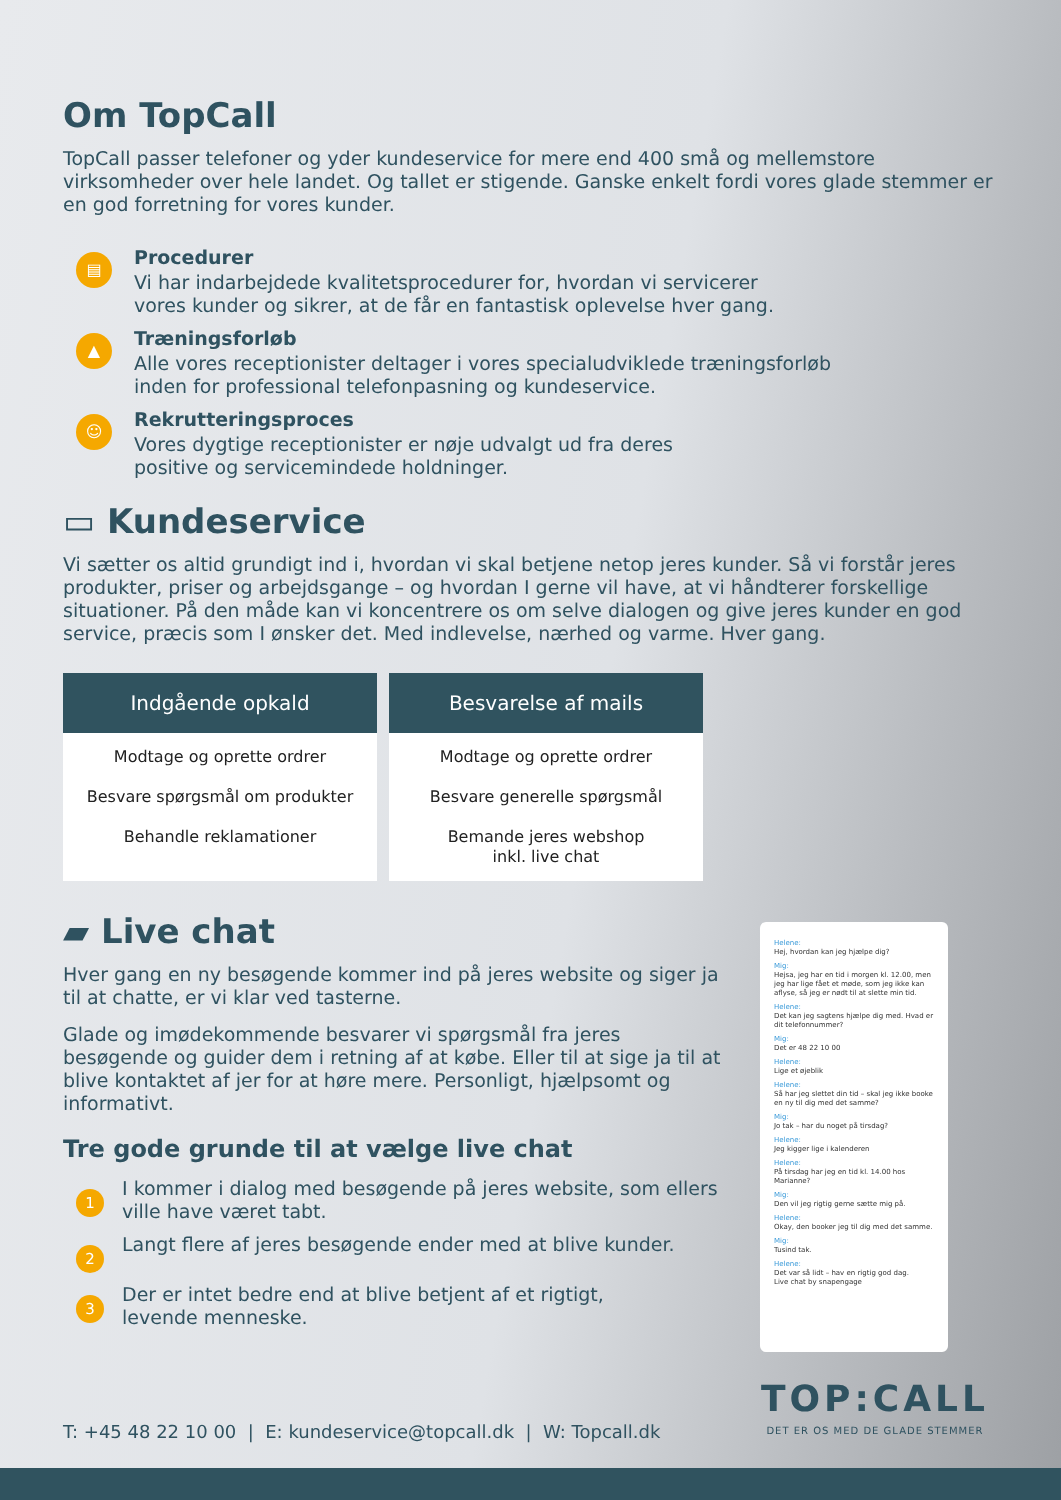Om TopCall
TopCall passer telefoner og yder kundeservice for mere end 400 små og mellemstore virksomheder over hele landet. Og tallet er stigende. Ganske enkelt fordi vores glade stemmer er en god forretning for vores kunder.
▤
Procedurer
Vi har indarbejdede kvalitetsprocedurer for, hvordan vi servicerer
vores kunder og sikrer, at de får en fantastisk oplevelse hver gang.
▲
Træningsforløb
Alle vores receptionister deltager i vores specialudviklede træningsforløb
inden for professional telefonpasning og kundeservice.
☺
Rekrutteringsproces
Vores dygtige receptionister er nøje udvalgt ud fra deres
positive og servicemindede holdninger.
▭ Kundeservice
Vi sætter os altid grundigt ind i, hvordan vi skal betjene netop jeres kunder. Så vi forstår jeres produkter, priser og arbejdsgange – og hvordan I gerne vil have, at vi håndterer forskellige situationer. På den måde kan vi koncentrere os om selve dialogen og give jeres kunder en god service, præcis som I ønsker det. Med indlevelse, nærhed og varme. Hver gang.
Indgående opkald
Modtage og oprette ordrer
Besvare spørgsmål om produkter
Behandle reklamationer
Besvarelse af mails
Modtage og oprette ordrer
Besvare generelle spørgsmål
Bemande jeres webshop
inkl. live chat
▰ Live chat
Hver gang en ny besøgende kommer ind på jeres website og siger ja til at chatte, er vi klar ved tasterne.
Glade og imødekommende besvarer vi spørgsmål fra jeres besøgende og guider dem i retning af at købe. Eller til at sige ja til at blive kontaktet af jer for at høre mere. Personligt, hjælpsomt og informativt.
Tre gode grunde til at vælge live chat
1
I kommer i dialog med besøgende på jeres website, som ellers
ville have været tabt.
2
Langt flere af jeres besøgende ender med at blive kunder.
3
Der er intet bedre end at blive betjent af et rigtigt,
levende menneske.
Helene:
Hej, hvordan kan jeg hjælpe dig?
Mig:
Hejsa, jeg har en tid i morgen kl. 12.00, men jeg har lige fået et møde, som jeg ikke kan aflyse, så jeg er nødt til at slette min tid.
Helene:
Det kan jeg sagtens hjælpe dig med. Hvad er dit telefonnummer?
Mig:
Det er 48 22 10 00
Helene:
Lige et øjeblik
Helene:
Så har jeg slettet din tid – skal jeg ikke booke en ny til dig med det samme?
Mig:
Jo tak – har du noget på tirsdag?
Helene:
Jeg kigger lige i kalenderen
Helene:
På tirsdag har jeg en tid kl. 14.00 hos Marianne?
Mig:
Den vil jeg rigtig gerne sætte mig på.
Helene:
Okay, den booker jeg til dig med det samme.
Mig:
Tusind tak.
Helene:
Det var så lidt – hav en rigtig god dag.
Live chat by snapengage
T: +45 48 22 10 00 | E: kundeservice@topcall.dk | W: Topcall.dk
TOP:CALL
DET ER OS MED DE GLADE STEMMER